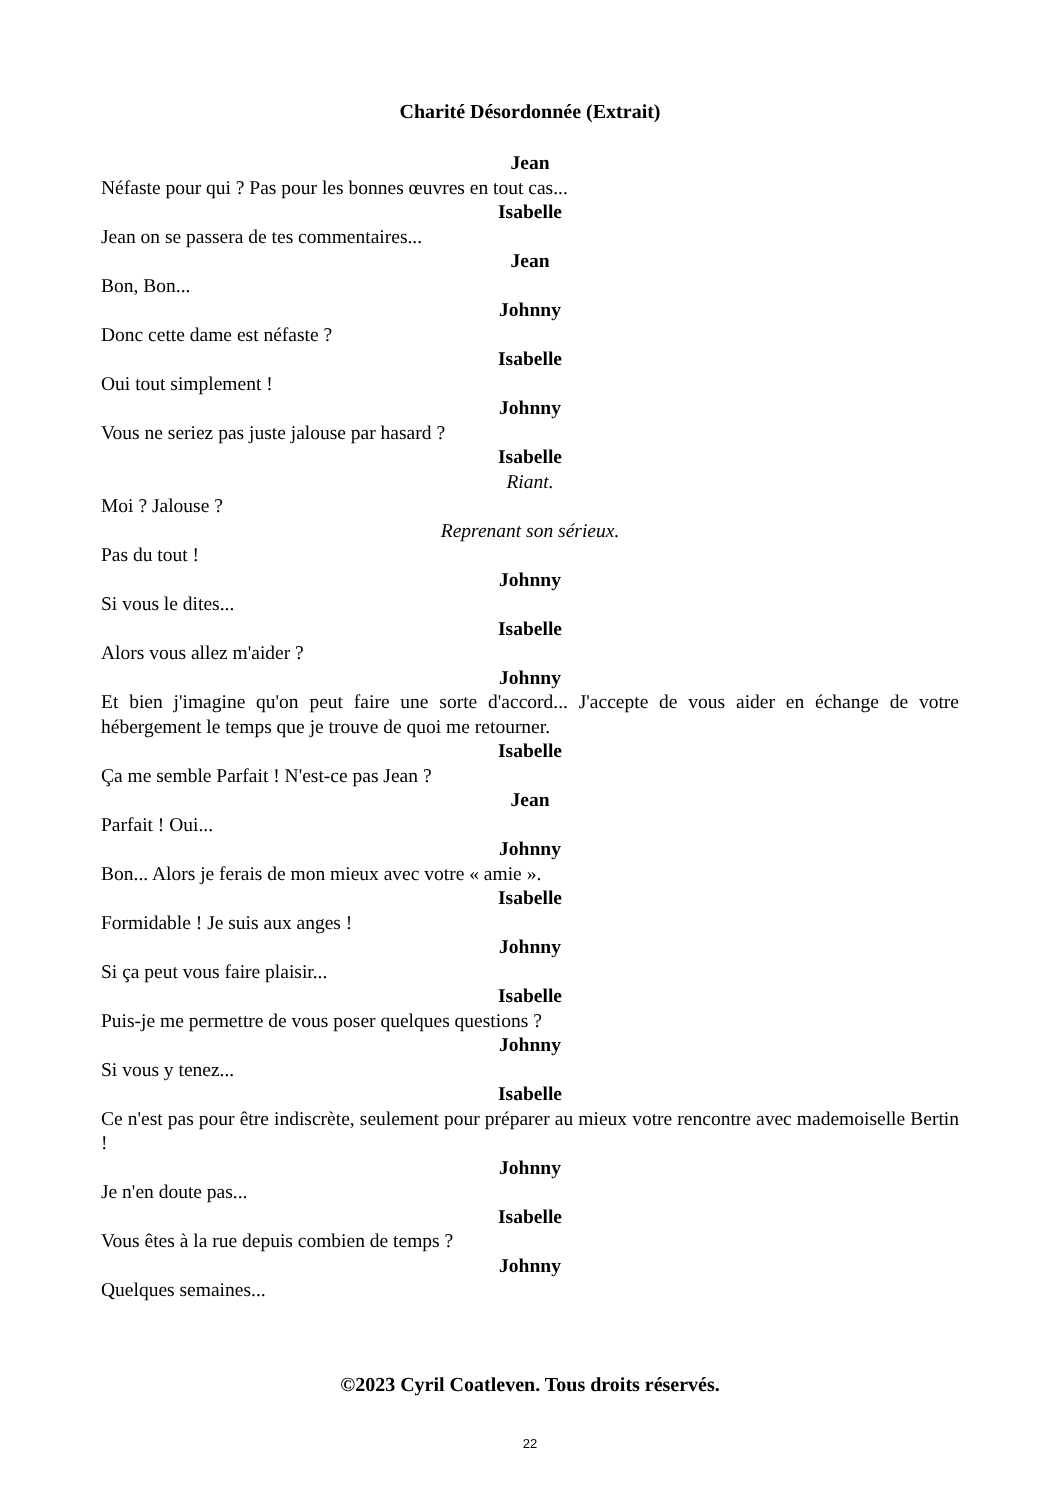Charité Désordonnée (Extrait)
Jean
Néfaste pour qui ? Pas pour les bonnes œuvres en tout cas...
Isabelle
Jean on se passera de tes commentaires...
Jean
Bon, Bon...
Johnny
Donc cette dame est néfaste ?
Isabelle
Oui tout simplement !
Johnny
Vous ne seriez pas juste jalouse par hasard ?
Isabelle
Riant.
Moi ? Jalouse ?
Reprenant son sérieux.
Pas du tout !
Johnny
Si vous le dites...
Isabelle
Alors vous allez m'aider ?
Johnny
Et bien j'imagine qu'on peut faire une sorte d'accord... J'accepte de vous aider en échange de votre hébergement le temps que je trouve de quoi me retourner.
Isabelle
Ça me semble Parfait ! N'est-ce pas Jean ?
Jean
Parfait ! Oui...
Johnny
Bon... Alors je ferais de mon mieux avec votre « amie ».
Isabelle
Formidable ! Je suis aux anges !
Johnny
Si ça peut vous faire plaisir...
Isabelle
Puis-je me permettre de vous poser quelques questions ?
Johnny
Si vous y tenez...
Isabelle
Ce n'est pas pour être indiscrète, seulement pour préparer au mieux votre rencontre avec mademoiselle Bertin !
Johnny
Je n'en doute pas...
Isabelle
Vous êtes à la rue depuis combien de temps ?
Johnny
Quelques semaines...
©2023 Cyril Coatleven. Tous droits réservés.
22